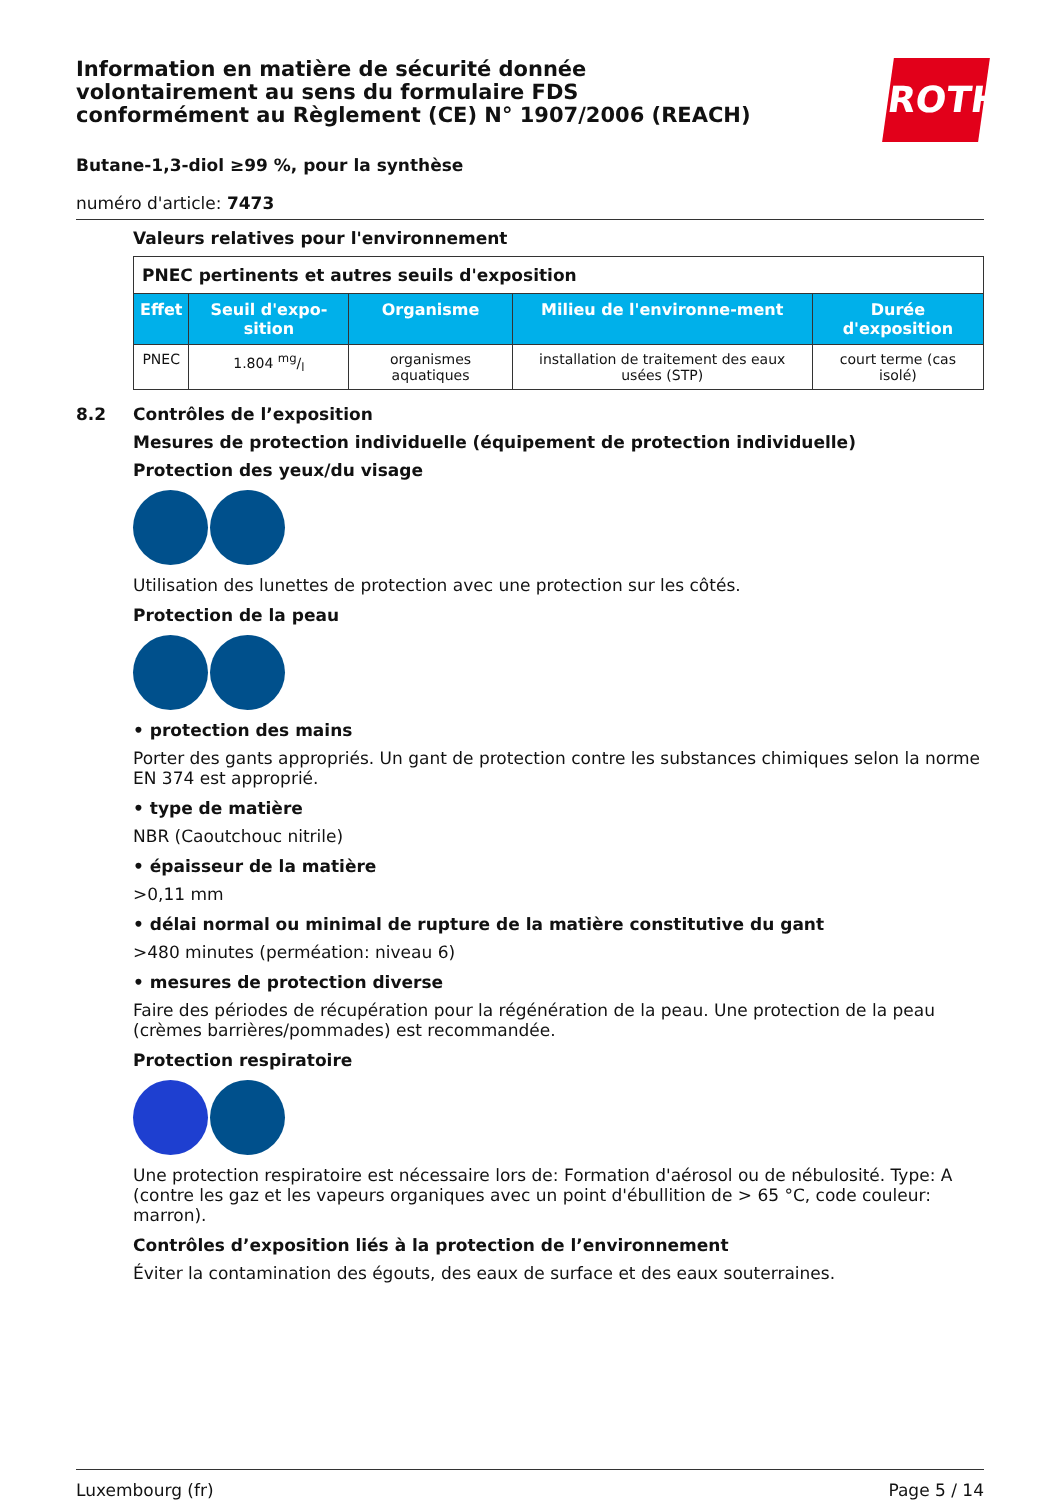Information en matière de sécurité donnée volontairement au sens du formulaire FDS conformément au Règlement (CE) N° 1907/2006 (REACH)
ROTH
Butane-1,3-diol ≥99 %, pour la synthèse
numéro d'article: 7473
Valeurs relatives pour l'environnement
| PNEC pertinents et autres seuils d'exposition | | | | |
| --- | --- | --- | --- | --- |
| Effet | Seuil d'expo-sition | Organisme | Milieu de l'environne-ment | Durée d'exposition |
| PNEC | 1.804 mg/l | organismes aquatiques | installation de traitement des eaux usées (STP) | court terme (cas isolé) |
8.2 Contrôles de l’exposition
Mesures de protection individuelle (équipement de protection individuelle)
Protection des yeux/du visage
Utilisation des lunettes de protection avec une protection sur les côtés.
Protection de la peau
• protection des mains
Porter des gants appropriés. Un gant de protection contre les substances chimiques selon la norme EN 374 est approprié.
• type de matière
NBR (Caoutchouc nitrile)
• épaisseur de la matière
>0,11 mm
• délai normal ou minimal de rupture de la matière constitutive du gant
>480 minutes (perméation: niveau 6)
• mesures de protection diverse
Faire des périodes de récupération pour la régénération de la peau. Une protection de la peau (crèmes barrières/pommades) est recommandée.
Protection respiratoire
Une protection respiratoire est nécessaire lors de: Formation d'aérosol ou de nébulosité. Type: A (contre les gaz et les vapeurs organiques avec un point d'ébullition de > 65 °C, code couleur: marron).
Contrôles d’exposition liés à la protection de l’environnement
Éviter la contamination des égouts, des eaux de surface et des eaux souterraines.
Luxembourg (fr) Page 5 / 14